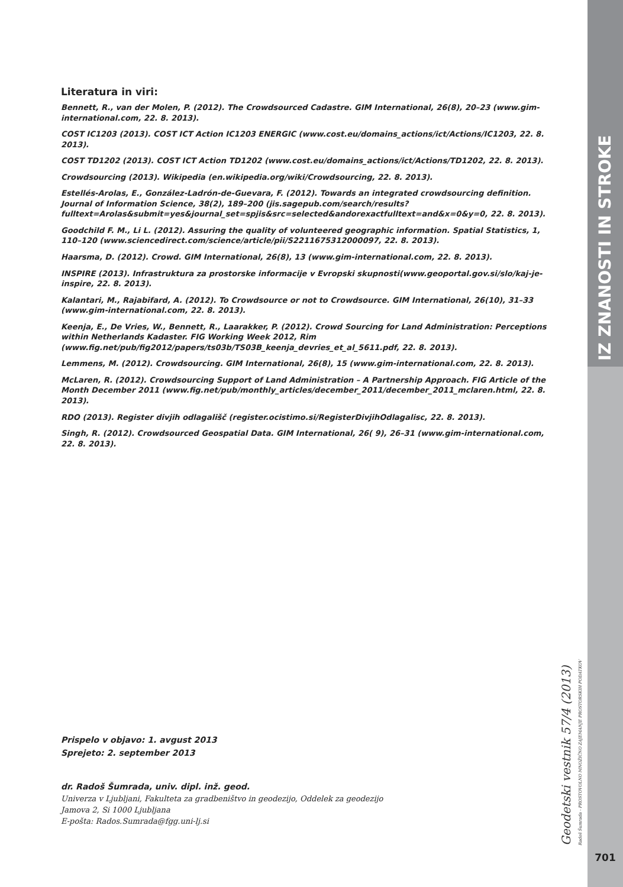Literatura in viri:
Bennett, R., van der Molen, P. (2012). The Crowdsourced Cadastre. GIM International, 26(8), 20–23 (www.gim-international.com, 22. 8. 2013).
COST IC1203 (2013). COST ICT Action IC1203 ENERGIC (www.cost.eu/domains_actions/ict/Actions/IC1203, 22. 8. 2013).
COST TD1202 (2013). COST ICT Action TD1202 (www.cost.eu/domains_actions/ict/Actions/TD1202, 22. 8. 2013).
Crowdsourcing (2013). Wikipedia (en.wikipedia.org/wiki/Crowdsourcing, 22. 8. 2013).
Estellés-Arolas, E., González-Ladrón-de-Guevara, F. (2012). Towards an integrated crowdsourcing definition. Journal of Information Science, 38(2), 189–200 (jis.sagepub.com/search/results?fulltext=Arolas&submit=yes&journal_set=spjis&src=selected&andorexactfulltext=and&x=0&y=0, 22. 8. 2013).
Goodchild F. M., Li L. (2012). Assuring the quality of volunteered geographic information. Spatial Statistics, 1, 110–120 (www.sciencedirect.com/science/article/pii/S2211675312000097, 22. 8. 2013).
Haarsma, D. (2012). Crowd. GIM International, 26(8), 13 (www.gim-international.com, 22. 8. 2013).
INSPIRE (2013). Infrastruktura za prostorske informacije v Evropski skupnosti(www.geoportal.gov.si/slo/kaj-je-inspire, 22. 8. 2013).
Kalantari, M., Rajabifard, A. (2012). To Crowdsource or not to Crowdsource. GIM International, 26(10), 31–33 (www.gim-international.com, 22. 8. 2013).
Keenja, E., De Vries, W., Bennett, R., Laarakker, P. (2012). Crowd Sourcing for Land Administration: Perceptions within Netherlands Kadaster. FIG Working Week 2012, Rim (www.fig.net/pub/fig2012/papers/ts03b/TS03B_keenja_devries_et_al_5611.pdf, 22. 8. 2013).
Lemmens, M. (2012). Crowdsourcing. GIM International, 26(8), 15 (www.gim-international.com, 22. 8. 2013).
McLaren, R. (2012). Crowdsourcing Support of Land Administration – A Partnership Approach. FIG Article of the Month December 2011 (www.fig.net/pub/monthly_articles/december_2011/december_2011_mclaren.html, 22. 8. 2013).
RDO (2013). Register divjih odlagališč (register.ocistimo.si/RegisterDivjihOdlagalisc, 22. 8. 2013).
Singh, R. (2012). Crowdsourced Geospatial Data. GIM International, 26( 9), 26–31 (www.gim-international.com, 22. 8. 2013).
Prispelo v objavo: 1. avgust 2013
Sprejeto: 2. september 2013
dr. Radoš Šumrada, univ. dipl. inž. geod.
Univerza v Ljubljani, Fakulteta za gradbeništvo in geodezijo, Oddelek za geodezijo
Jamova 2, Si 1000 Ljubljana
E-pošta: Rados.Sumrada@fgg.uni-lj.si
IZ ZNANOSTI IN STROKE
Geodetski vestnik 57/4 (2013) Radoš Šumrada - PROSTOVOLNO MNOŽIČNO ZAJEMANJE PROSTORSKIH PODATKOV
701